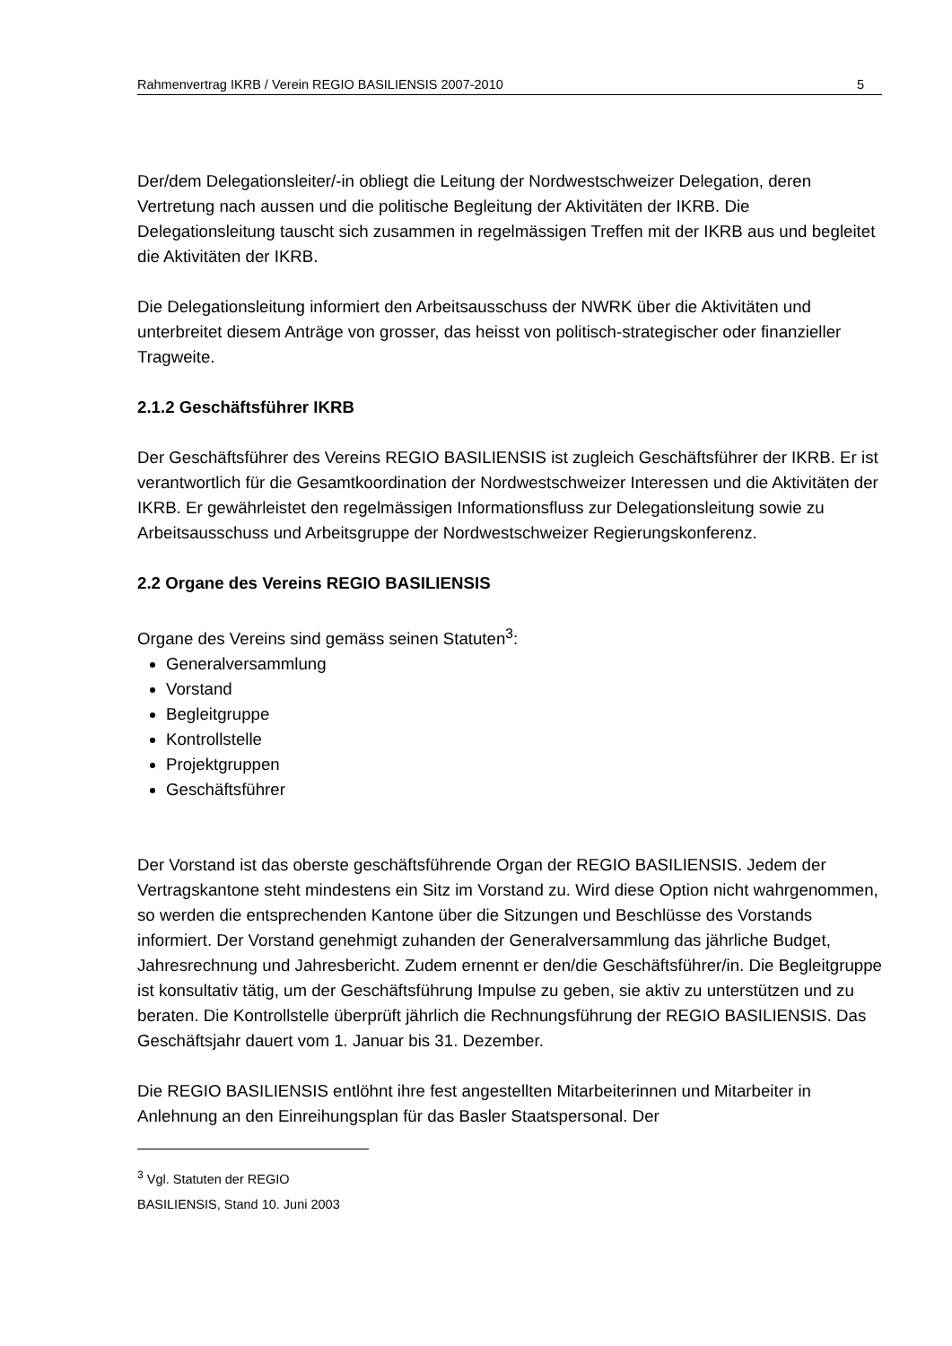Rahmenvertrag IKRB / Verein REGIO BASILIENSIS 2007-2010 5
Der/dem Delegationsleiter/-in obliegt die Leitung der Nordwestschweizer Delegation, deren Vertretung nach aussen und die politische Begleitung der Aktivitäten der IKRB. Die Delegationsleitung tauscht sich zusammen in regelmässigen Treffen mit der IKRB aus und begleitet die Aktivitäten der IKRB.
Die Delegationsleitung informiert den Arbeitsausschuss der NWRK über die Aktivitäten und unterbreitet diesem Anträge von grosser, das heisst von politisch-strategischer oder finanzieller Tragweite.
2.1.2 Geschäftsführer IKRB
Der Geschäftsführer des Vereins REGIO BASILIENSIS ist zugleich Geschäftsführer der IKRB. Er ist verantwortlich für die Gesamtkoordination der Nordwestschweizer Interessen und die Aktivitäten der IKRB. Er gewährleistet den regelmässigen Informationsfluss zur Delegationsleitung sowie zu Arbeitsausschuss und Arbeitsgruppe der Nordwestschweizer Regierungskonferenz.
2.2 Organe des Vereins REGIO BASILIENSIS
Organe des Vereins sind gemäss seinen Statuten<sup>3</sup>:
Generalversammlung
Vorstand
Begleitgruppe
Kontrollstelle
Projektgruppen
Geschäftsführer
Der Vorstand ist das oberste geschäftsführende Organ der REGIO BASILIENSIS. Jedem der Vertragskantone steht mindestens ein Sitz im Vorstand zu. Wird diese Option nicht wahrgenommen, so werden die entsprechenden Kantone über die Sitzungen und Beschlüsse des Vorstands informiert. Der Vorstand genehmigt zuhanden der Generalversammlung das jährliche Budget, Jahresrechnung und Jahresbericht. Zudem ernennt er den/die Geschäftsführer/in. Die Begleitgruppe ist konsultativ tätig, um der Geschäftsführung Impulse zu geben, sie aktiv zu unterstützen und zu beraten. Die Kontrollstelle überprüft jährlich die Rechnungsführung der REGIO BASILIENSIS. Das Geschäftsjahr dauert vom 1. Januar bis 31. Dezember.
Die REGIO BASILIENSIS entlöhnt ihre fest angestellten Mitarbeiterinnen und Mitarbeiter in Anlehnung an den Einreihungsplan für das Basler Staatspersonal. Der
<sup>3</sup> Vgl. Statuten der REGIO BASILIENSIS, Stand 10. Juni 2003